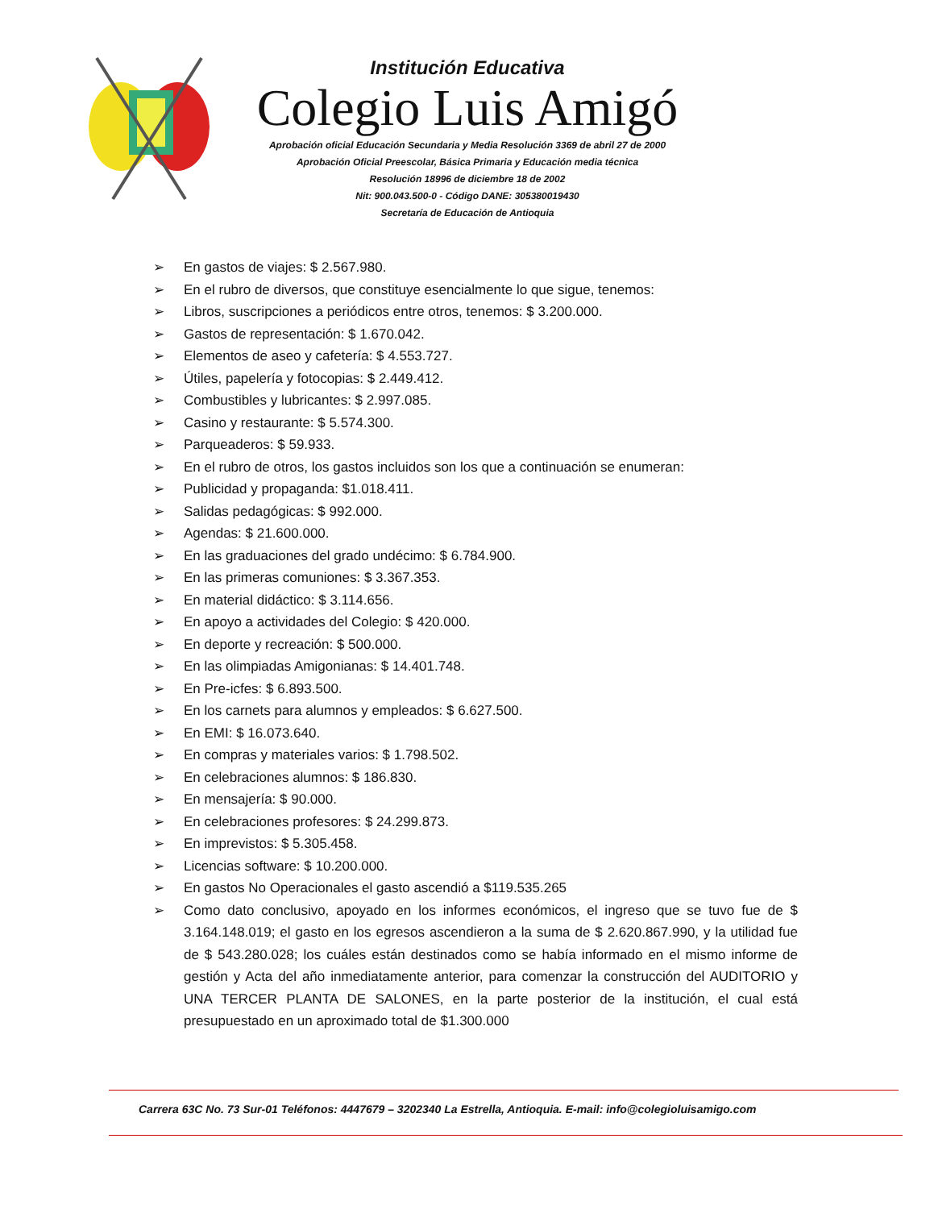Institución Educativa
Colegio Luis Amigó
Aprobación oficial Educación Secundaria y Media Resolución 3369 de abril 27 de 2000
Aprobación Oficial Preescolar, Básica Primaria y Educación media técnica
Resolución 18996 de diciembre 18 de 2002
Nit: 900.043.500-0 - Código DANE: 305380019430
Secretaría de Educación de Antioquia
➢ En gastos de viajes: $ 2.567.980.
➢ En el rubro de diversos, que constituye esencialmente lo que sigue, tenemos:
➢ Libros, suscripciones a periódicos entre otros, tenemos: $ 3.200.000.
➢ Gastos de representación: $ 1.670.042.
➢ Elementos de aseo y cafetería: $ 4.553.727.
➢ Útiles, papelería y fotocopias: $ 2.449.412.
➢ Combustibles y lubricantes: $ 2.997.085.
➢ Casino y restaurante: $ 5.574.300.
➢ Parqueaderos: $ 59.933.
➢ En el rubro de otros, los gastos incluidos son los que a continuación se enumeran:
➢ Publicidad y propaganda: $1.018.411.
➢ Salidas pedagógicas: $ 992.000.
➢ Agendas: $ 21.600.000.
➢ En las graduaciones del grado undécimo: $ 6.784.900.
➢ En las primeras comuniones: $ 3.367.353.
➢ En material didáctico: $ 3.114.656.
➢ En apoyo a actividades del Colegio: $ 420.000.
➢ En deporte y recreación: $ 500.000.
➢ En las olimpiadas Amigonianas: $ 14.401.748.
➢ En Pre-icfes: $ 6.893.500.
➢ En los carnets para alumnos y empleados: $ 6.627.500.
➢ En EMI: $ 16.073.640.
➢ En compras y materiales varios: $ 1.798.502.
➢ En celebraciones alumnos: $ 186.830.
➢ En mensajería: $ 90.000.
➢ En celebraciones profesores: $ 24.299.873.
➢ En imprevistos: $ 5.305.458.
➢ Licencias software: $ 10.200.000.
➢ En gastos No Operacionales el gasto ascendió a $119.535.265
➢ Como dato conclusivo, apoyado en los informes económicos, el ingreso que se tuvo fue de $ 3.164.148.019; el gasto en los egresos ascendieron a la suma de $ 2.620.867.990, y la utilidad fue de $ 543.280.028; los cuáles están destinados como se había informado en el mismo informe de gestión y Acta del año inmediatamente anterior, para comenzar la construcción del AUDITORIO y UNA TERCER PLANTA DE SALONES, en la parte posterior de la institución, el cual está presupuestado en un aproximado total de $1.300.000
Carrera 63C No. 73 Sur-01 Teléfonos: 4447679 – 3202340 La Estrella, Antioquia. E-mail: info@colegioluisamigo.com